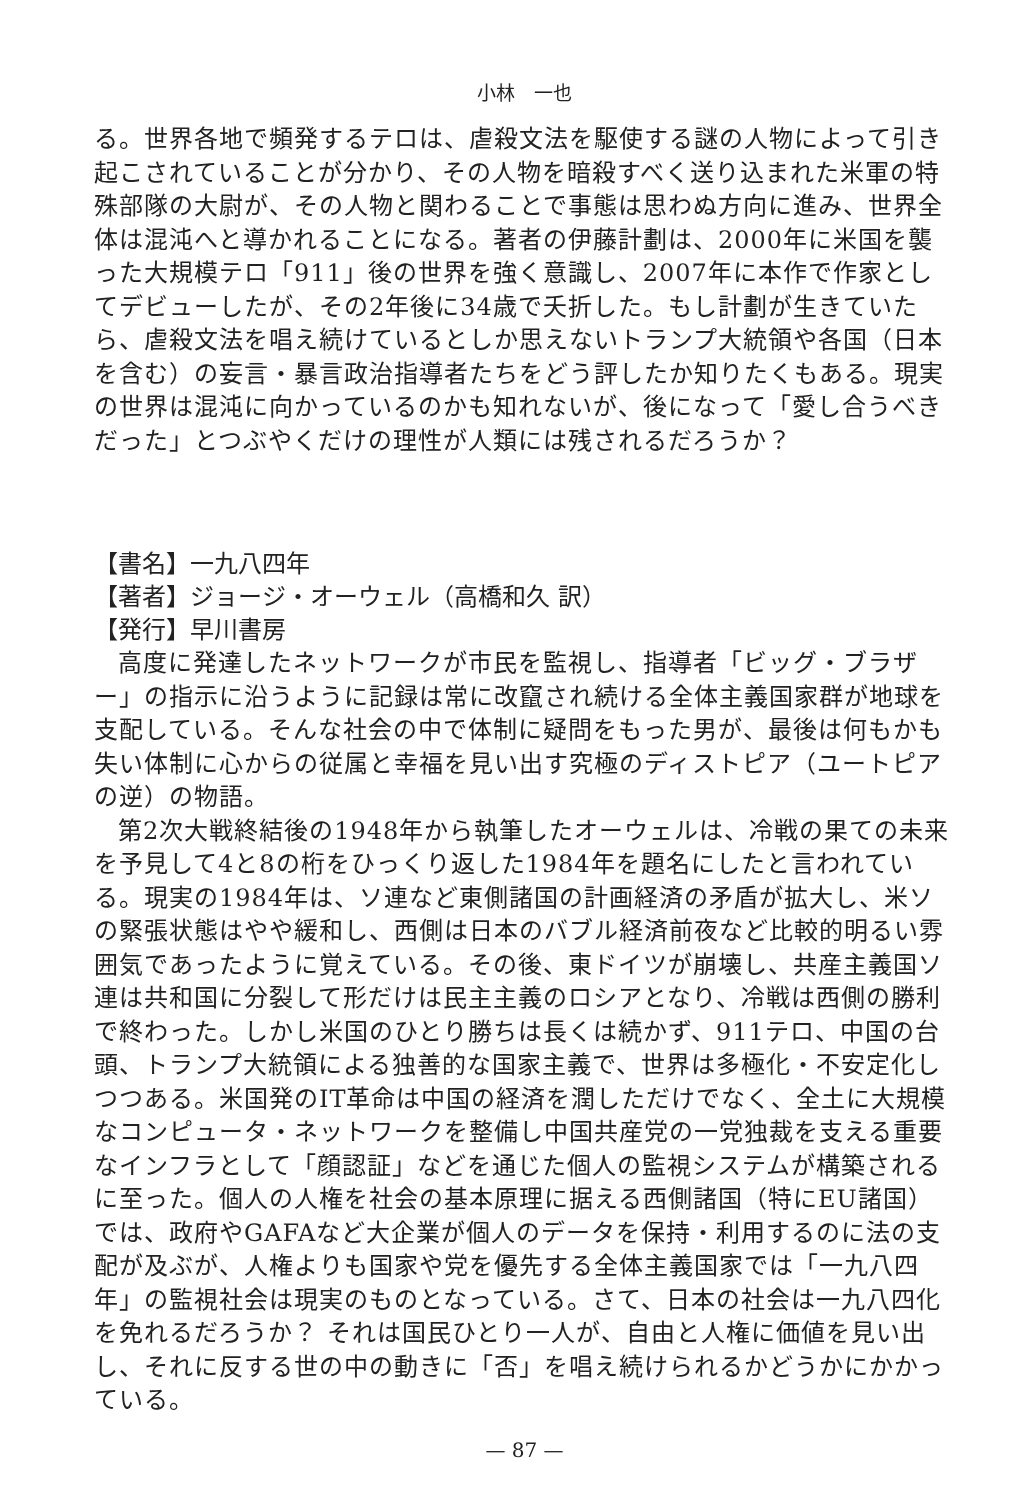小林　一也
る。世界各地で頻発するテロは、虐殺文法を駆使する謎の人物によって引き起こされていることが分かり、その人物を暗殺すべく送り込まれた米軍の特殊部隊の大尉が、その人物と関わることで事態は思わぬ方向に進み、世界全体は混沌へと導かれることになる。著者の伊藤計劃は、2000年に米国を襲った大規模テロ「911」後の世界を強く意識し、2007年に本作で作家としてデビューしたが、その2年後に34歳で夭折した。もし計劃が生きていたら、虐殺文法を唱え続けているとしか思えないトランプ大統領や各国（日本を含む）の妄言・暴言政治指導者たちをどう評したか知りたくもある。現実の世界は混沌に向かっているのかも知れないが、後になって「愛し合うべきだった」とつぶやくだけの理性が人類には残されるだろうか？
【書名】一九八四年
【著者】ジョージ・オーウェル（高橋和久 訳）
【発行】早川書房
高度に発達したネットワークが市民を監視し、指導者「ビッグ・ブラザー」の指示に沿うように記録は常に改竄され続ける全体主義国家群が地球を支配している。そんな社会の中で体制に疑問をもった男が、最後は何もかも失い体制に心からの従属と幸福を見い出す究極のディストピア（ユートピアの逆）の物語。
第2次大戦終結後の1948年から執筆したオーウェルは、冷戦の果ての未来を予見して4と8の桁をひっくり返した1984年を題名にしたと言われている。現実の1984年は、ソ連など東側諸国の計画経済の矛盾が拡大し、米ソの緊張状態はやや緩和し、西側は日本のバブル経済前夜など比較的明るい雰囲気であったように覚えている。その後、東ドイツが崩壊し、共産主義国ソ連は共和国に分裂して形だけは民主主義のロシアとなり、冷戦は西側の勝利で終わった。しかし米国のひとり勝ちは長くは続かず、911テロ、中国の台頭、トランプ大統領による独善的な国家主義で、世界は多極化・不安定化しつつある。米国発のIT革命は中国の経済を潤しただけでなく、全土に大規模なコンピュータ・ネットワークを整備し中国共産党の一党独裁を支える重要なインフラとして「顔認証」などを通じた個人の監視システムが構築されるに至った。個人の人権を社会の基本原理に据える西側諸国（特にEU諸国）では、政府やGAFAなど大企業が個人のデータを保持・利用するのに法の支配が及ぶが、人権よりも国家や党を優先する全体主義国家では「一九八四年」の監視社会は現実のものとなっている。さて、日本の社会は一九八四化を免れるだろうか？ それは国民ひとり一人が、自由と人権に価値を見い出し、それに反する世の中の動きに「否」を唱え続けられるかどうかにかかっている。
— 87 —